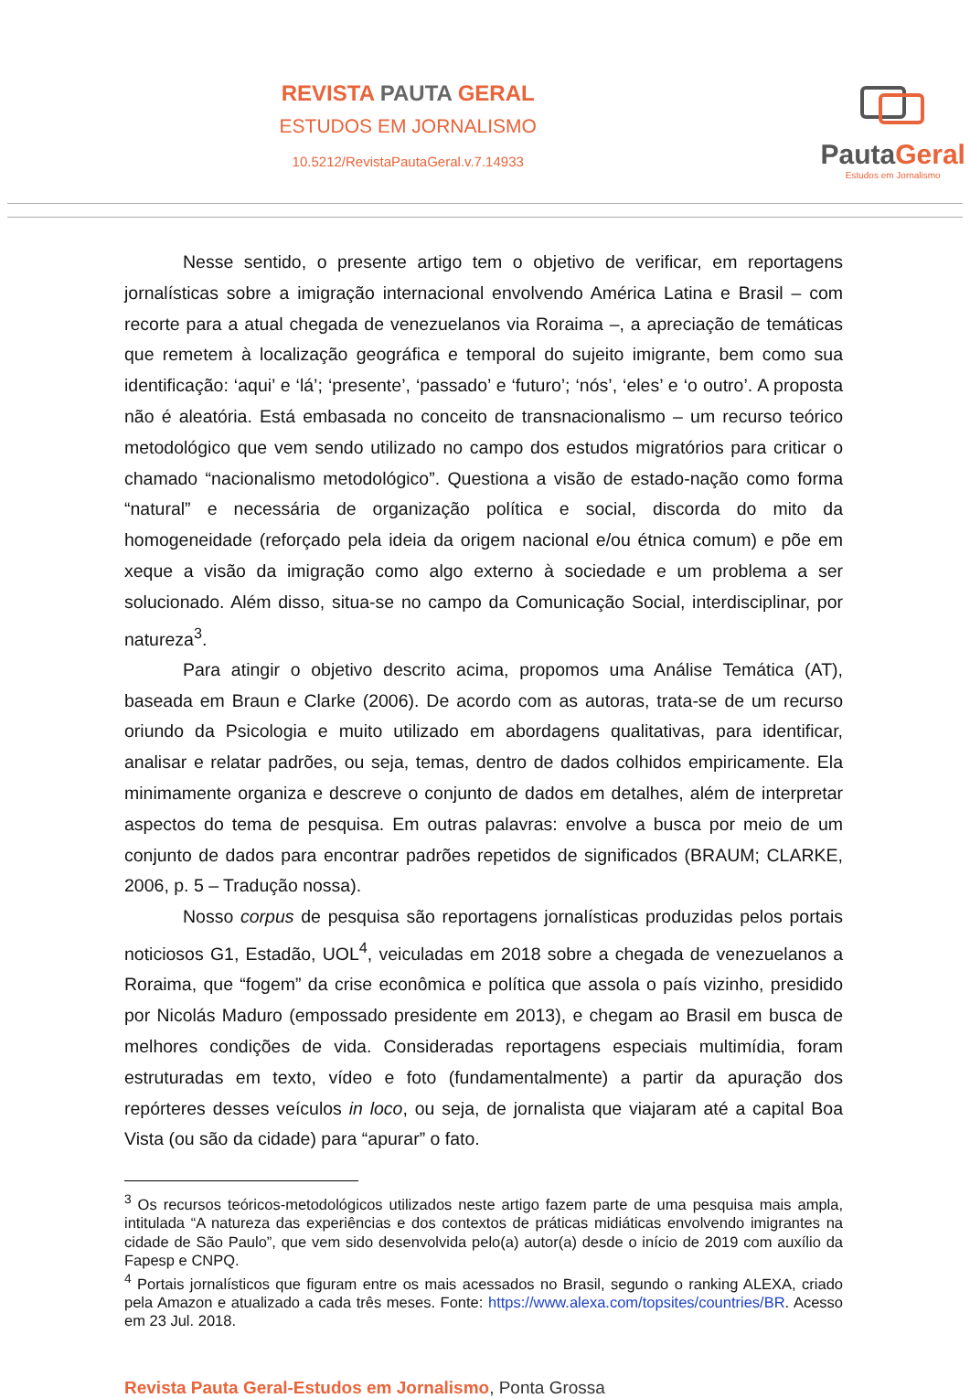REVISTA PAUTA GERAL
ESTUDOS EM JORNALISMO
10.5212/RevistaPautaGeral.v.7.14933
PautaGeral
Estudos em Jornalismo
Nesse sentido, o presente artigo tem o objetivo de verificar, em reportagens jornalísticas sobre a imigração internacional envolvendo América Latina e Brasil – com recorte para a atual chegada de venezuelanos via Roraima –, a apreciação de temáticas que remetem à localização geográfica e temporal do sujeito imigrante, bem como sua identificação: ‘aqui’ e ‘lá’; ‘presente’, ‘passado’ e ‘futuro’; ‘nós’, ‘eles’ e ‘o outro’. A proposta não é aleatória. Está embasada no conceito de transnacionalismo – um recurso teórico metodológico que vem sendo utilizado no campo dos estudos migratórios para criticar o chamado “nacionalismo metodológico”. Questiona a visão de estado-nação como forma “natural” e necessária de organização política e social, discorda do mito da homogeneidade (reforçado pela ideia da origem nacional e/ou étnica comum) e põe em xeque a visão da imigração como algo externo à sociedade e um problema a ser solucionado. Além disso, situa-se no campo da Comunicação Social, interdisciplinar, por natureza<sup>3</sup>.
Para atingir o objetivo descrito acima, propomos uma Análise Temática (AT), baseada em Braun e Clarke (2006). De acordo com as autoras, trata-se de um recurso oriundo da Psicologia e muito utilizado em abordagens qualitativas, para identificar, analisar e relatar padrões, ou seja, temas, dentro de dados colhidos empiricamente. Ela minimamente organiza e descreve o conjunto de dados em detalhes, além de interpretar aspectos do tema de pesquisa. Em outras palavras: envolve a busca por meio de um conjunto de dados para encontrar padrões repetidos de significados (BRAUM; CLARKE, 2006, p. 5 – Tradução nossa).
Nosso corpus de pesquisa são reportagens jornalísticas produzidas pelos portais noticiosos G1, Estadão, UOL<sup>4</sup>, veiculadas em 2018 sobre a chegada de venezuelanos a Roraima, que “fogem” da crise econômica e política que assola o país vizinho, presidido por Nicolás Maduro (empossado presidente em 2013), e chegam ao Brasil em busca de melhores condições de vida. Consideradas reportagens especiais multimídia, foram estruturadas em texto, vídeo e foto (fundamentalmente) a partir da apuração dos repórteres desses veículos in loco, ou seja, de jornalista que viajaram até a capital Boa Vista (ou são da cidade) para “apurar” o fato.
<sup>3</sup> Os recursos teóricos-metodológicos utilizados neste artigo fazem parte de uma pesquisa mais ampla, intitulada “A natureza das experiências e dos contextos de práticas midiáticas envolvendo imigrantes na cidade de São Paulo”, que vem sido desenvolvida pelo(a) autor(a) desde o início de 2019 com auxílio da Fapesp e CNPQ.
<sup>4</sup> Portais jornalísticos que figuram entre os mais acessados no Brasil, segundo o ranking ALEXA, criado pela Amazon e atualizado a cada três meses. Fonte: https://www.alexa.com/topsites/countries/BR. Acesso em 23 Jul. 2018.
Revista Pauta Geral-Estudos em Jornalismo, Ponta Grossa